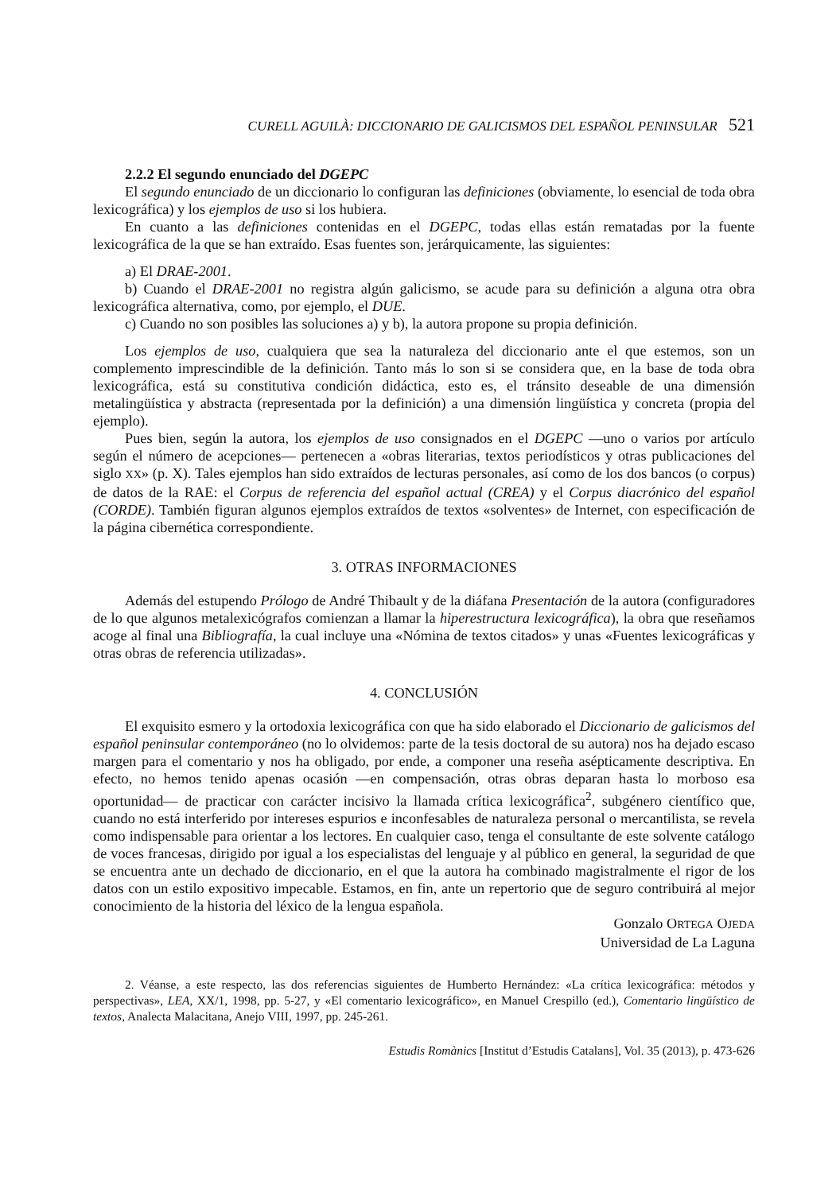CURELL AGUILÀ: DICCIONARIO DE GALICISMOS DEL ESPAÑOL PENINSULAR 521
2.2.2 El segundo enunciado del DGEPC
El segundo enunciado de un diccionario lo configuran las definiciones (obviamente, lo esencial de toda obra lexicográfica) y los ejemplos de uso si los hubiera.
En cuanto a las definiciones contenidas en el DGEPC, todas ellas están rematadas por la fuente lexicográfica de la que se han extraído. Esas fuentes son, jerárquicamente, las siguientes:
a) El DRAE-2001.
b) Cuando el DRAE-2001 no registra algún galicismo, se acude para su definición a alguna otra obra lexicográfica alternativa, como, por ejemplo, el DUE.
c) Cuando no son posibles las soluciones a) y b), la autora propone su propia definición.
Los ejemplos de uso, cualquiera que sea la naturaleza del diccionario ante el que estemos, son un complemento imprescindible de la definición. Tanto más lo son si se considera que, en la base de toda obra lexicográfica, está su constitutiva condición didáctica, esto es, el tránsito deseable de una dimensión metalingüística y abstracta (representada por la definición) a una dimensión lingüística y concreta (propia del ejemplo).
Pues bien, según la autora, los ejemplos de uso consignados en el DGEPC —uno o varios por artículo según el número de acepciones— pertenecen a «obras literarias, textos periodísticos y otras publicaciones del siglo XX» (p. X). Tales ejemplos han sido extraídos de lecturas personales, así como de los dos bancos (o corpus) de datos de la RAE: el Corpus de referencia del español actual (CREA) y el Corpus diacrónico del español (CORDE). También figuran algunos ejemplos extraídos de textos «solventes» de Internet, con especificación de la página cibernética correspondiente.
3. OTRAS INFORMACIONES
Además del estupendo Prólogo de André Thibault y de la diáfana Presentación de la autora (configuradores de lo que algunos metalexicógrafos comienzan a llamar la hiperestructura lexicográfica), la obra que reseñamos acoge al final una Bibliografía, la cual incluye una «Nómina de textos citados» y unas «Fuentes lexicográficas y otras obras de referencia utilizadas».
4. CONCLUSIÓN
El exquisito esmero y la ortodoxia lexicográfica con que ha sido elaborado el Diccionario de galicismos del español peninsular contemporáneo (no lo olvidemos: parte de la tesis doctoral de su autora) nos ha dejado escaso margen para el comentario y nos ha obligado, por ende, a componer una reseña asépticamente descriptiva. En efecto, no hemos tenido apenas ocasión —en compensación, otras obras deparan hasta lo morboso esa oportunidad— de practicar con carácter incisivo la llamada crítica lexicográfica<sup>2</sup>, subgénero científico que, cuando no está interferido por intereses espurios e inconfesables de naturaleza personal o mercantilista, se revela como indispensable para orientar a los lectores. En cualquier caso, tenga el consultante de este solvente catálogo de voces francesas, dirigido por igual a los especialistas del lenguaje y al público en general, la seguridad de que se encuentra ante un dechado de diccionario, en el que la autora ha combinado magistralmente el rigor de los datos con un estilo expositivo impecable. Estamos, en fin, ante un repertorio que de seguro contribuirá al mejor conocimiento de la historia del léxico de la lengua española.
Gonzalo ORTEGA OJEDA
Universidad de La Laguna
2. Véanse, a este respecto, las dos referencias siguientes de Humberto Hernández: «La crítica lexicográfica: métodos y perspectivas», LEA, XX/1, 1998, pp. 5-27, y «El comentario lexicográfico», en Manuel Crespillo (ed.), Comentario lingüístico de textos, Analecta Malacitana, Anejo VIII, 1997, pp. 245-261.
Estudis Romànics [Institut d’Estudis Catalans], Vol. 35 (2013), p. 473-626